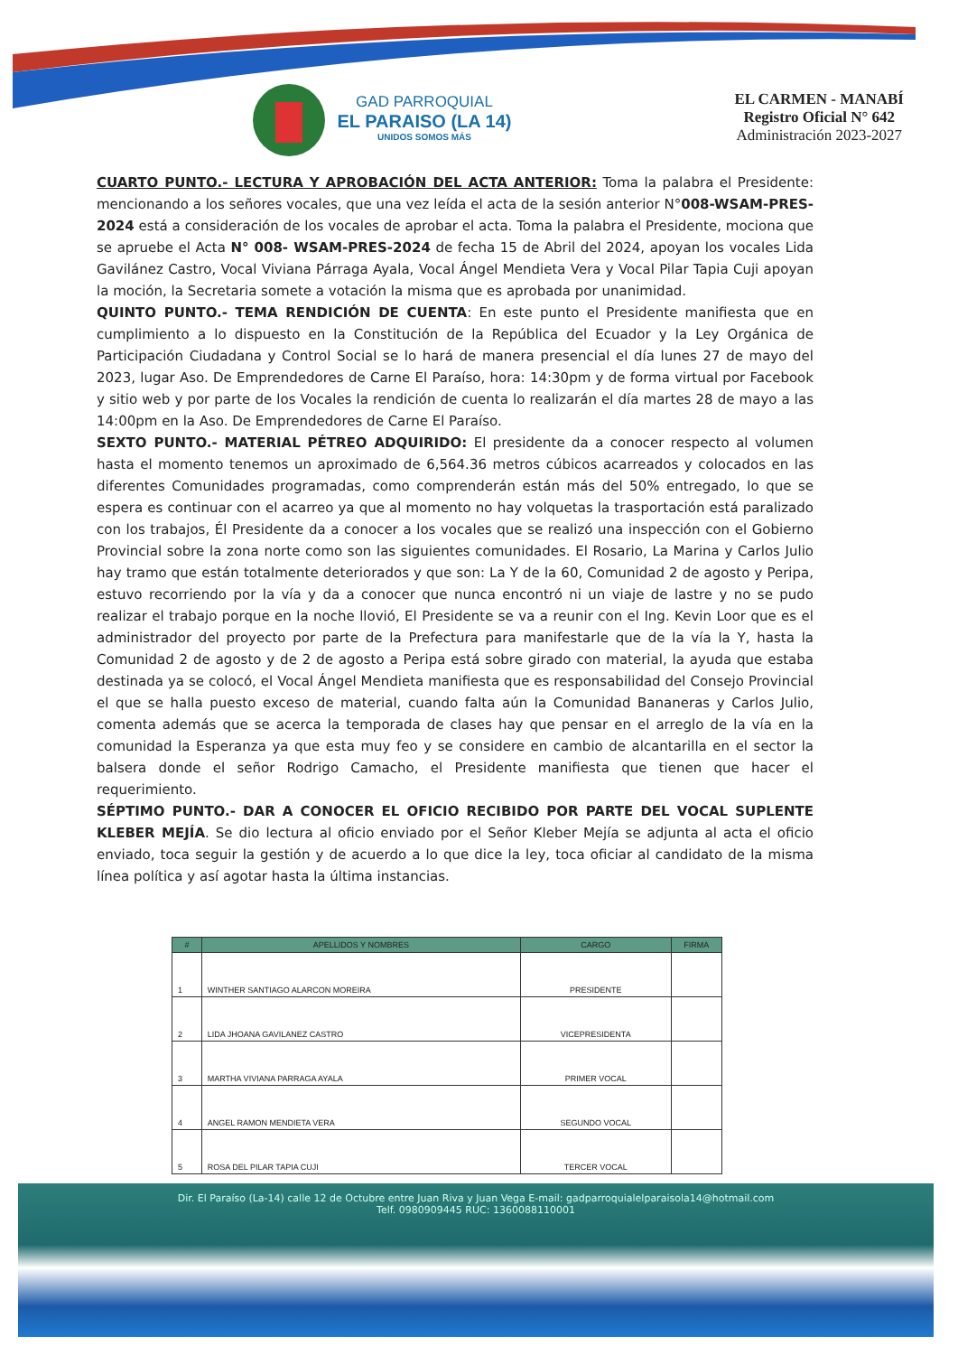GAD PARROQUIAL
EL PARAISO (LA 14)
UNIDOS SOMOS MÁS
EL CARMEN - MANABÍ
Registro Oficial N° 642
Administración 2023-2027
CUARTO PUNTO.- LECTURA Y APROBACIÓN DEL ACTA ANTERIOR: Toma la palabra el Presidente: mencionando a los señores vocales, que una vez leída el acta de la sesión anterior N°008-WSAM-PRES-2024 está a consideración de los vocales de aprobar el acta. Toma la palabra el Presidente, mociona que se apruebe el Acta N° 008- WSAM-PRES-2024 de fecha 15 de Abril del 2024, apoyan los vocales Lida Gavilánez Castro, Vocal Viviana Párraga Ayala, Vocal Ángel Mendieta Vera y Vocal Pilar Tapia Cuji apoyan la moción, la Secretaria somete a votación la misma que es aprobada por unanimidad.
QUINTO PUNTO.- TEMA RENDICIÓN DE CUENTA: En este punto el Presidente manifiesta que en cumplimiento a lo dispuesto en la Constitución de la República del Ecuador y la Ley Orgánica de Participación Ciudadana y Control Social se lo hará de manera presencial el día lunes 27 de mayo del 2023, lugar Aso. De Emprendedores de Carne El Paraíso, hora: 14:30pm y de forma virtual por Facebook y sitio web y por parte de los Vocales la rendición de cuenta lo realizarán el día martes 28 de mayo a las 14:00pm en la Aso. De Emprendedores de Carne El Paraíso.
SEXTO PUNTO.- MATERIAL PÉTREO ADQUIRIDO: El presidente da a conocer respecto al volumen hasta el momento tenemos un aproximado de 6,564.36 metros cúbicos acarreados y colocados en las diferentes Comunidades programadas, como comprenderán están más del 50% entregado, lo que se espera es continuar con el acarreo ya que al momento no hay volquetas la trasportación está paralizado con los trabajos, Él Presidente da a conocer a los vocales que se realizó una inspección con el Gobierno Provincial sobre la zona norte como son las siguientes comunidades. El Rosario, La Marina y Carlos Julio hay tramo que están totalmente deteriorados y que son: La Y de la 60, Comunidad 2 de agosto y Peripa, estuvo recorriendo por la vía y da a conocer que nunca encontró ni un viaje de lastre y no se pudo realizar el trabajo porque en la noche llovió, El Presidente se va a reunir con el Ing. Kevin Loor que es el administrador del proyecto por parte de la Prefectura para manifestarle que de la vía la Y, hasta la Comunidad 2 de agosto y de 2 de agosto a Peripa está sobre girado con material, la ayuda que estaba destinada ya se colocó, el Vocal Ángel Mendieta manifiesta que es responsabilidad del Consejo Provincial el que se halla puesto exceso de material, cuando falta aún la Comunidad Bananeras y Carlos Julio, comenta además que se acerca la temporada de clases hay que pensar en el arreglo de la vía en la comunidad la Esperanza ya que esta muy feo y se considere en cambio de alcantarilla en el sector la balsera donde el señor Rodrigo Camacho, el Presidente manifiesta que tienen que hacer el requerimiento.
SÉPTIMO PUNTO.- DAR A CONOCER EL OFICIO RECIBIDO POR PARTE DEL VOCAL SUPLENTE KLEBER MEJÍA. Se dio lectura al oficio enviado por el Señor Kleber Mejía se adjunta al acta el oficio enviado, toca seguir la gestión y de acuerdo a lo que dice la ley, toca oficiar al candidato de la misma línea política y así agotar hasta la última instancias.
| # | APELLIDOS Y NOMBRES | CARGO | FIRMA |
| --- | --- | --- | --- |
| 1 | WINTHER SANTIAGO ALARCON MOREIRA | PRESIDENTE | |
| 2 | LIDA JHOANA GAVILANEZ CASTRO | VICEPRESIDENTA | |
| 3 | MARTHA VIVIANA PARRAGA AYALA | PRIMER VOCAL | |
| 4 | ANGEL RAMON MENDIETA VERA | SEGUNDO VOCAL | |
| 5 | ROSA DEL PILAR TAPIA CUJI | TERCER VOCAL | |
Dir. El Paraíso (La-14) calle 12 de Octubre entre Juan Riva y Juan Vega E-mail: gadparroquialelparaisola14@hotmail.com
Telf. 0980909445 RUC: 1360088110001